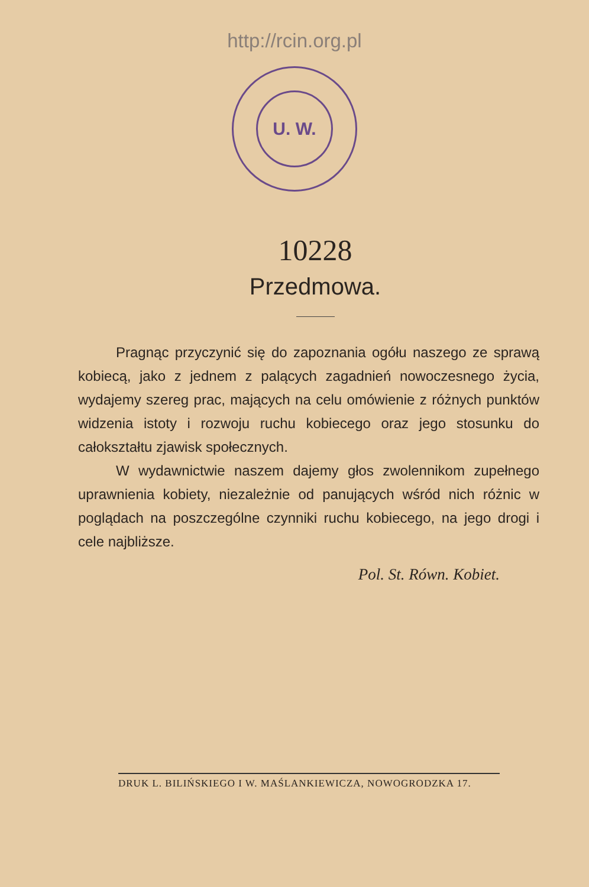http://rcin.org.pl
U. W.
10228
Przedmowa.
Pragnąc przyczynić się do zapoznania ogółu naszego ze sprawą kobiecą, jako z jednem z palących zagadnień nowoczesnego życia, wydajemy szereg prac, mających na celu omówienie z różnych punktów widzenia istoty i rozwoju ruchu kobiecego oraz jego stosunku do całokształtu zjawisk społecznych.
W wydawnictwie naszem dajemy głos zwolennikom zupełnego uprawnienia kobiety, niezależnie od panujących wśród nich różnic w poglądach na poszczególne czynniki ruchu kobiecego, na jego drogi i cele najbliższe.
Pol. St. Równ. Kobiet.
DRUK L. BILIŃSKIEGO I W. MAŚLANKIEWICZA, NOWOGRODZKA 17.